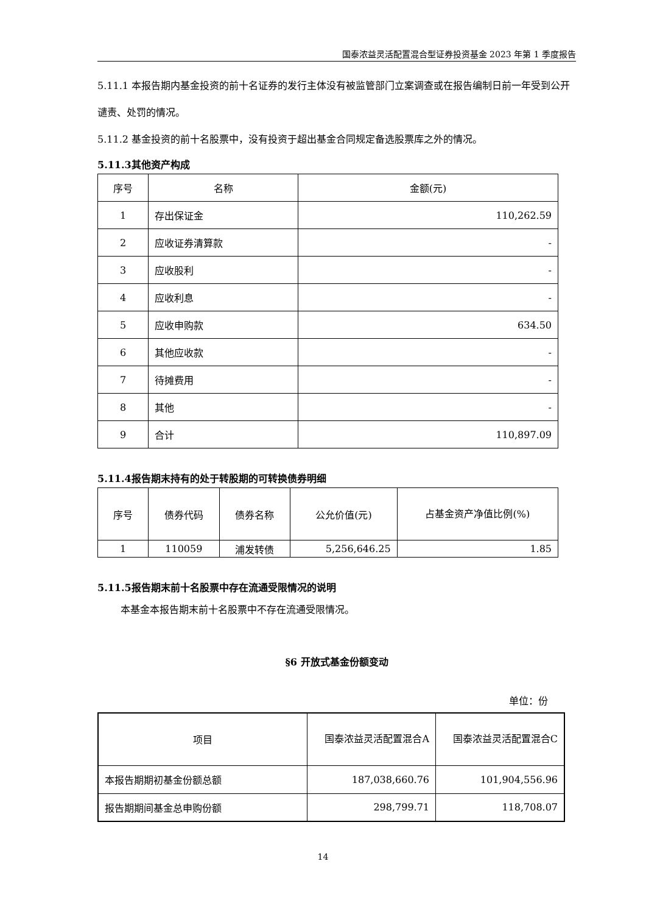国泰浓益灵活配置混合型证券投资基金 2023 年第 1 季度报告
5.11.1 本报告期内基金投资的前十名证券的发行主体没有被监管部门立案调查或在报告编制日前一年受到公开谴责、处罚的情况。
5.11.2 基金投资的前十名股票中，没有投资于超出基金合同规定备选股票库之外的情况。
5.11.3其他资产构成
| 序号 | 名称 | 金额(元) |
| --- | --- | --- |
| 1 | 存出保证金 | 110,262.59 |
| 2 | 应收证券清算款 | - |
| 3 | 应收股利 | - |
| 4 | 应收利息 | - |
| 5 | 应收申购款 | 634.50 |
| 6 | 其他应收款 | - |
| 7 | 待摊费用 | - |
| 8 | 其他 | - |
| 9 | 合计 | 110,897.09 |
5.11.4报告期末持有的处于转股期的可转换债券明细
| 序号 | 债券代码 | 债券名称 | 公允价值(元) | 占基金资产净值比例(%) |
| --- | --- | --- | --- | --- |
| 1 | 110059 | 浦发转债 | 5,256,646.25 | 1.85 |
5.11.5报告期末前十名股票中存在流通受限情况的说明
本基金本报告期末前十名股票中不存在流通受限情况。
§6 开放式基金份额变动
单位：份
| 项目 | 国泰浓益灵活配置混合A | 国泰浓益灵活配置混合C |
| --- | --- | --- |
| 本报告期期初基金份额总额 | 187,038,660.76 | 101,904,556.96 |
| 报告期期间基金总申购份额 | 298,799.71 | 118,708.07 |
14